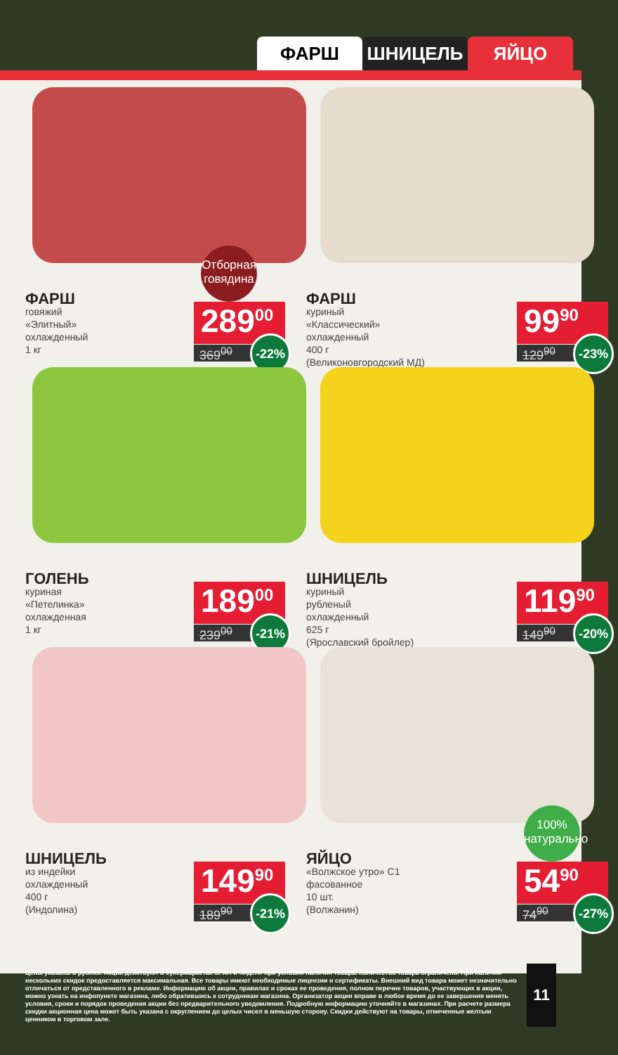ФАРШ ШНИЦЕЛЬ ЯЙЦО
Отборная говядина
ФАРШ
говяжий
«Элитный»
охлажденный
1 кг
289<sup>00</sup>
369<sup>00</sup>
-22%
ФАРШ
куриный
«Классический»
охлажденный
400 г
(Великоновгородский МД)
99<sup>90</sup>
129<sup>90</sup>
-23%
ГОЛЕНЬ
куриная
«Петелинка»
охлажденная
1 кг
189<sup>00</sup>
239<sup>00</sup>
-21%
ШНИЦЕЛЬ
куриный
рубленый
охлажденный
625 г
(Ярославский бройлер)
119<sup>90</sup>
149<sup>90</sup>
-20%
ШНИЦЕЛЬ
из индейки
охлажденный
400 г
(Индолина)
149<sup>90</sup>
189<sup>90</sup>
-21%
100% натурально
ЯЙЦО
«Волжское утро» С1
фасованное
10 шт.
(Волжанин)
54<sup>90</sup>
74<sup>90</sup>
-27%
Цены указаны в рублях. Акции действуют в супермаркетах SPAR и «ИдеЯ» при условии наличия товара. Количество товара ограничено. При наличии нескольких скидок предоставляется максимальная. Все товары имеют необходимые лицензии и сертификаты. Внешний вид товара может незначительно отличаться от представленного в рекламе. Информацию об акции, правилах и сроках ее проведения, полном перечне товаров, участвующих в акции, можно узнать на инфопункте магазина, либо обратившись к сотрудникам магазина. Организатор акции вправе в любое время до ее завершения менять условия, сроки и порядок проведения акции без предварительного уведомления. Подробную информацию уточняйте в магазинах. При расчете размера скидки акционная цена может быть указана с округлением до целых чисел в меньшую сторону. Скидки действуют на товары, отмеченные желтым ценником в торговом зале.
11